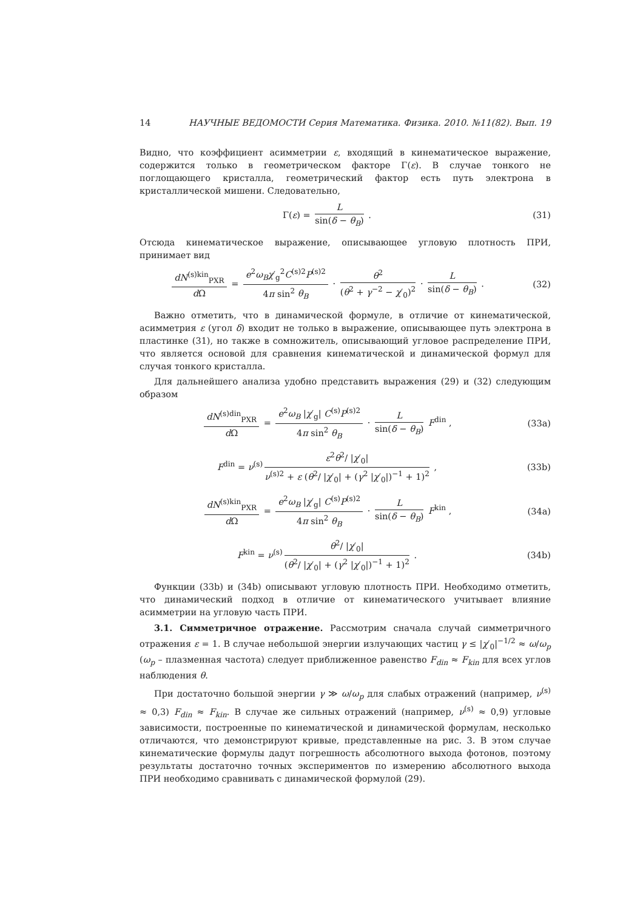14 НАУЧНЫЕ ВЕДОМОСТИ Серия Математика. Физика. 2010. №11(82). Вып. 19
Видно, что коэффициент асимметрии ε, входящий в кинематическое выражение, содержится только в геометрическом факторе Γ(ε). В случае тонкого не поглощающего кристалла, геометрический фактор есть путь электрона в кристаллической мишени. Следовательно,
Γ(ε) = L sin(δ − θ<sub>B</sub>) . (31)
Отсюда кинематическое выражение, описывающее угловую плотность ПРИ, принимает вид
dN<sup>(s)kin</sup><sub>PXR</sub> d Ω = e<sup>2</sup>ω<sub>B</sub>χ′<sub>g</sub><sup>2</sup>C<sup>(s)2</sup>P<sup>(s)2</sup> 4π sin<sup>2</sup> θ<sub>B</sub> · θ<sup>2</sup> (θ<sup>2</sup> + γ<sup>−2</sup> − χ′<sub>0</sub>)<sup>2</sup> · L sin(δ − θ<sub>B</sub>) .
(32)
Важно отметить, что в динамической формуле, в отличие от кинематической, асимметрия ε (угол δ) входит не только в выражение, описывающее путь электрона в пластинке (31), но также в сомножитель, описывающий угловое распределение ПРИ, что является основой для сравнения кинематической и динамической формул для случая тонкого кристалла.
Для дальнейшего анализа удобно представить выражения (29) и (32) следующим образом
dN<sup>(s)din</sup><sub>PXR</sub> d Ω = e<sup>2</sup>ω<sub>B</sub> |χ′<sub>g</sub>| C<sup>(s)</sup>P<sup>(s)2</sup> 4π sin<sup>2</sup> θ<sub>B</sub> · L sin(δ − θ<sub>B</sub>) F<sup>din</sup> ,
(33a)
F<sup>din</sup> = ν<sup>(s)</sup> ε<sup>2</sup>θ<sup>2</sup>/ |χ′<sub>0</sub>| ν<sup>(s)2</sup> + ε (θ<sup>2</sup>/ |χ′<sub>0</sub>| + (γ<sup>2</sup> |χ′<sub>0</sub>|)<sup>−1</sup> + 1)<sup>2</sup> ,
(33b)
dN<sup>(s)kin</sup><sub>PXR</sub> d Ω = e<sup>2</sup>ω<sub>B</sub> |χ′<sub>g</sub>| C<sup>(s)</sup>P<sup>(s)2</sup> 4π sin<sup>2</sup> θ<sub>B</sub> · L sin(δ − θ<sub>B</sub>) F<sup>kin</sup> ,
(34a)
F<sup>kin</sup> = ν<sup>(s)</sup> θ<sup>2</sup>/ |χ′<sub>0</sub>| (θ<sup>2</sup>/ |χ′<sub>0</sub>| + (γ<sup>2</sup> |χ′<sub>0</sub>|)<sup>−1</sup> + 1)<sup>2</sup> .
(34b)
Функции (33b) и (34b) описывают угловую плотность ПРИ. Необходимо отметить, что динамический подход в отличие от кинематического учитывает влияние асимметрии на угловую часть ПРИ.
3.1. Симметричное отражение. Рассмотрим сначала случай симметричного отражения ε = 1. В случае небольшой энергии излучающих частиц γ ≤ |χ′<sub>0</sub>|<sup>−1/2</sup> ≈ ω/ω<sub>p</sub> (ω<sub>p</sub> – плазменная частота) следует приближенное равенство F<sub>din</sub> ≈ F<sub>kin</sub> для всех углов наблюдения θ.
При достаточно большой энергии γ ≫ ω/ω<sub>p</sub> для слабых отражений (например, ν<sup>(s)</sup> ≈ 0,3) F<sub>din</sub> ≈ F<sub>kin</sub>. В случае же сильных отражений (например, ν<sup>(s)</sup> ≈ 0,9) угловые зависимости, построенные по кинематической и динамической формулам, несколько отличаются, что демонстрируют кривые, представленные на рис. 3. В этом случае кинематические формулы дадут погрешность абсолютного выхода фотонов, поэтому результаты достаточно точных экспериментов по измерению абсолютного выхода ПРИ необходимо сравнивать с динамической формулой (29).